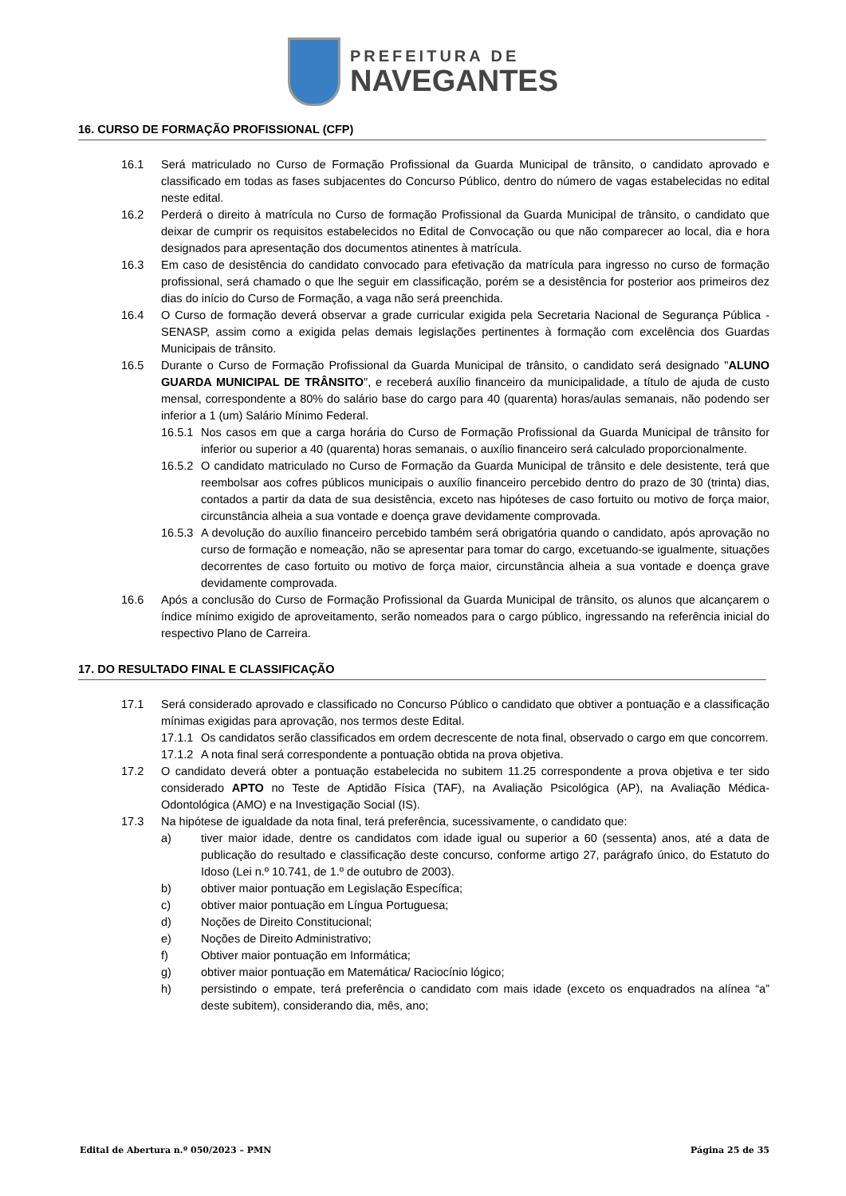PREFEITURA DE
NAVEGANTES
16. CURSO DE FORMAÇÃO PROFISSIONAL (CFP)
16.1 Será matriculado no Curso de Formação Profissional da Guarda Municipal de trânsito, o candidato aprovado e classificado em todas as fases subjacentes do Concurso Público, dentro do número de vagas estabelecidas no edital neste edital.
16.2 Perderá o direito à matrícula no Curso de formação Profissional da Guarda Municipal de trânsito, o candidato que deixar de cumprir os requisitos estabelecidos no Edital de Convocação ou que não comparecer ao local, dia e hora designados para apresentação dos documentos atinentes à matrícula.
16.3 Em caso de desistência do candidato convocado para efetivação da matrícula para ingresso no curso de formação profissional, será chamado o que lhe seguir em classificação, porém se a desistência for posterior aos primeiros dez dias do início do Curso de Formação, a vaga não será preenchida.
16.4 O Curso de formação deverá observar a grade curricular exigida pela Secretaria Nacional de Segurança Pública - SENASP, assim como a exigida pelas demais legislações pertinentes à formação com excelência dos Guardas Municipais de trânsito.
16.5 Durante o Curso de Formação Profissional da Guarda Municipal de trânsito, o candidato será designado "ALUNO GUARDA MUNICIPAL DE TRÂNSITO", e receberá auxílio financeiro da municipalidade, a título de ajuda de custo mensal, correspondente a 80% do salário base do cargo para 40 (quarenta) horas/aulas semanais, não podendo ser inferior a 1 (um) Salário Mínimo Federal.
16.5.1
Nos casos em que a carga horária do Curso de Formação Profissional da Guarda Municipal de trânsito for inferior ou superior a 40 (quarenta) horas semanais, o auxílio financeiro será calculado proporcionalmente.
16.5.2
O candidato matriculado no Curso de Formação da Guarda Municipal de trânsito e dele desistente, terá que reembolsar aos cofres públicos municipais o auxílio financeiro percebido dentro do prazo de 30 (trinta) dias, contados a partir da data de sua desistência, exceto nas hipóteses de caso fortuito ou motivo de força maior, circunstância alheia a sua vontade e doença grave devidamente comprovada.
16.5.3
A devolução do auxílio financeiro percebido também será obrigatória quando o candidato, após aprovação no curso de formação e nomeação, não se apresentar para tomar do cargo, excetuando-se igualmente, situações decorrentes de caso fortuito ou motivo de força maior, circunstância alheia a sua vontade e doença grave devidamente comprovada.
16.6 Após a conclusão do Curso de Formação Profissional da Guarda Municipal de trânsito, os alunos que alcançarem o índice mínimo exigido de aproveitamento, serão nomeados para o cargo público, ingressando na referência inicial do respectivo Plano de Carreira.
17. DO RESULTADO FINAL E CLASSIFICAÇÃO
17.1 Será considerado aprovado e classificado no Concurso Público o candidato que obtiver a pontuação e a classificação mínimas exigidas para aprovação, nos termos deste Edital.
17.1.1
Os candidatos serão classificados em ordem decrescente de nota final, observado o cargo em que concorrem.
17.1.2
A nota final será correspondente a pontuação obtida na prova objetiva.
17.2 O candidato deverá obter a pontuação estabelecida no subitem 11.25 correspondente a prova objetiva e ter sido considerado APTO no Teste de Aptidão Física (TAF), na Avaliação Psicológica (AP), na Avaliação Médica-Odontológica (AMO) e na Investigação Social (IS).
17.3 Na hipótese de igualdade da nota final, terá preferência, sucessivamente, o candidato que:
a) tiver maior idade, dentre os candidatos com idade igual ou superior a 60 (sessenta) anos, até a data de publicação do resultado e classificação deste concurso, conforme artigo 27, parágrafo único, do Estatuto do Idoso (Lei n.º 10.741, de 1.º de outubro de 2003).
b) obtiver maior pontuação em Legislação Específica;
c) obtiver maior pontuação em Língua Portuguesa;
d) Noções de Direito Constitucional;
e) Noções de Direito Administrativo;
f) Obtiver maior pontuação em Informática;
g) obtiver maior pontuação em Matemática/ Raciocínio lógico;
h) persistindo o empate, terá preferência o candidato com mais idade (exceto os enquadrados na alínea “a” deste subitem), considerando dia, mês, ano;
Edital de Abertura n.º 050/2023 – PMN Página 25 de 35